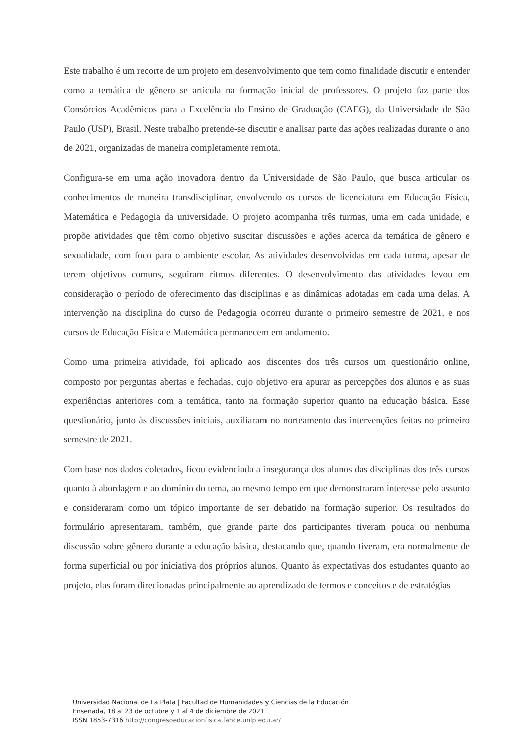Este trabalho é um recorte de um projeto em desenvolvimento que tem como finalidade discutir e entender como a temática de gênero se articula na formação inicial de professores. O projeto faz parte dos Consórcios Acadêmicos para a Excelência do Ensino de Graduação (CAEG), da Universidade de São Paulo (USP), Brasil. Neste trabalho pretende-se discutir e analisar parte das ações realizadas durante o ano de 2021, organizadas de maneira completamente remota.
Configura-se em uma ação inovadora dentro da Universidade de São Paulo, que busca articular os conhecimentos de maneira transdisciplinar, envolvendo os cursos de licenciatura em Educação Física, Matemática e Pedagogia da universidade. O projeto acompanha três turmas, uma em cada unidade, e propõe atividades que têm como objetivo suscitar discussões e ações acerca da temática de gênero e sexualidade, com foco para o ambiente escolar. As atividades desenvolvidas em cada turma, apesar de terem objetivos comuns, seguiram ritmos diferentes. O desenvolvimento das atividades levou em consideração o período de oferecimento das disciplinas e as dinâmicas adotadas em cada uma delas. A intervenção na disciplina do curso de Pedagogia ocorreu durante o primeiro semestre de 2021, e nos cursos de Educação Física e Matemática permanecem em andamento.
Como uma primeira atividade, foi aplicado aos discentes dos três cursos um questionário online, composto por perguntas abertas e fechadas, cujo objetivo era apurar as percepções dos alunos e as suas experiências anteriores com a temática, tanto na formação superior quanto na educação básica. Esse questionário, junto às discussões iniciais, auxiliaram no norteamento das intervenções feitas no primeiro semestre de 2021.
Com base nos dados coletados, ficou evidenciada a insegurança dos alunos das disciplinas dos três cursos quanto à abordagem e ao domínio do tema, ao mesmo tempo em que demonstraram interesse pelo assunto e consideraram como um tópico importante de ser debatido na formação superior. Os resultados do formulário apresentaram, também, que grande parte dos participantes tiveram pouca ou nenhuma discussão sobre gênero durante a educação básica, destacando que, quando tiveram, era normalmente de forma superficial ou por iniciativa dos próprios alunos. Quanto às expectativas dos estudantes quanto ao projeto, elas foram direcionadas principalmente ao aprendizado de termos e conceitos e de estratégias
Universidad Nacional de La Plata | Facultad de Humanidades y Ciencias de la Educación
Ensenada, 18 al 23 de octubre y 1 al 4 de diciembre de 2021
ISSN 1853-7316 http://congresoeducacionfisica.fahce.unlp.edu.ar/